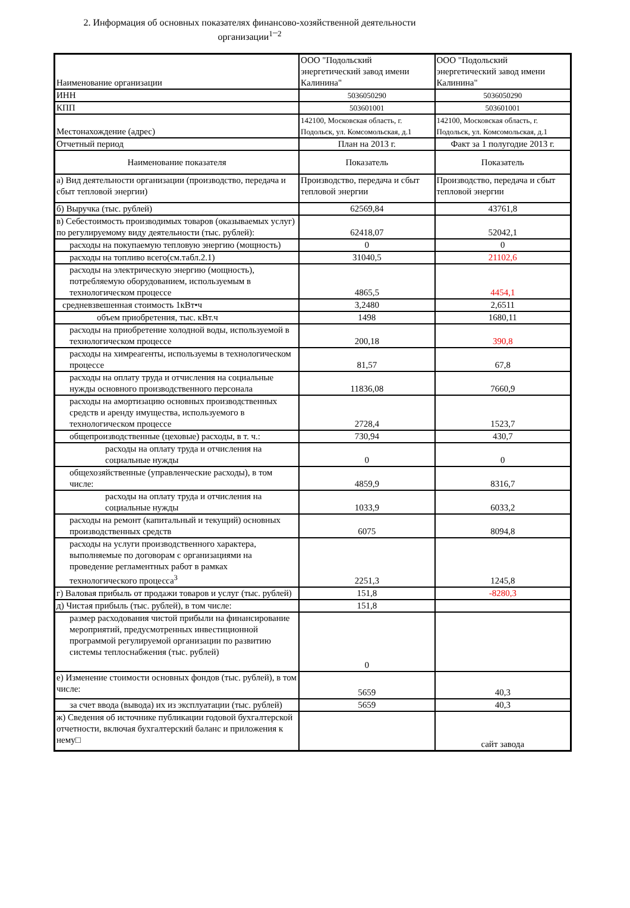2. Информация об основных показателях финансово-хозяйственной деятельности организации<sup>1</sup>¯<sup>2</sup>
| Наименование организации | ООО "Подольский энергетический завод имени Калинина" | ООО "Подольский энергетический завод имени Калинина" |
| ИНН | 5036050290 | 5036050290 |
| КПП | 503601001 | 503601001 |
| Местонахождение (адрес) | 142100, Московская область, г. Подольск, ул. Комсомольская, д.1 | 142100, Московская область, г. Подольск, ул. Комсомольская, д.1 |
| Отчетный период | План на 2013 г. | Факт за 1 полугодие 2013 г. |
| Наименование показателя | Показатель | Показатель |
| а) Вид деятельности организации (производство, передача и сбыт тепловой энергии) | Производство, передача и сбыт тепловой энергии | Производство, передача и сбыт тепловой энергии |
| б) Выручка (тыс. рублей) | 62569,84 | 43761,8 |
| в) Себестоимость производимых товаров (оказываемых услуг) по регулируемому виду деятельности (тыс. рублей): | 62418,07 | 52042,1 |
| расходы на покупаемую тепловую энергию (мощность) | 0 | 0 |
| расходы на топливо всего(см.табл.2.1) | 31040,5 | 21102,6 |
| расходы на электрическую энергию (мощность), потребляемую оборудованием, используемым в технологическом процессе | 4865,5 | 4454,1 |
| средневзвешенная стоимость 1кВт•ч | 3,2480 | 2,6511 |
| объем приобретения, тыс. кВт.ч | 1498 | 1680,11 |
| расходы на приобретение холодной воды, используемой в технологическом процессе | 200,18 | 390,8 |
| расходы на химреагенты, используемы в технологическом процессе | 81,57 | 67,8 |
| расходы на оплату труда и отчисления на социальные нужды основного производственного персонала | 11836,08 | 7660,9 |
| расходы на амортизацию основных производственных средств и аренду имущества, используемого в технологическом процессе | 2728,4 | 1523,7 |
| общепроизводственные (цеховые) расходы, в т. ч.: | 730,94 | 430,7 |
| расходы на оплату труда и отчисления на социальные нужды | 0 | 0 |
| общехозяйственные (управленческие расходы), в том числе: | 4859,9 | 8316,7 |
| расходы на оплату труда и отчисления на социальные нужды | 1033,9 | 6033,2 |
| расходы на ремонт (капитальный и текущий) основных производственных средств | 6075 | 8094,8 |
| расходы на услуги производственного характера, выполняемые по договорам с организациями на проведение регламентных работ в рамках технологического процесса<sup>3</sup> | 2251,3 | 1245,8 |
| г) Валовая прибыль от продажи товаров и услуг (тыс. рублей) | 151,8 | -8280,3 |
| д) Чистая прибыль (тыс. рублей), в том числе: | 151,8 | |
| размер расходования чистой прибыли на финансирование мероприятий, предусмотренных инвестиционной программой регулируемой организации по развитию системы теплоснабжения (тыс. рублей) | 0 | |
| е) Изменение стоимости основных фондов (тыс. рублей), в том числе: | 5659 | 40,3 |
| за счет ввода (вывода) их из эксплуатации (тыс. рублей) | 5659 | 40,3 |
| ж) Сведения об источнике публикации годовой бухгалтерской отчетности, включая бухгалтерский баланс и приложения к нему□ | | сайт завода |